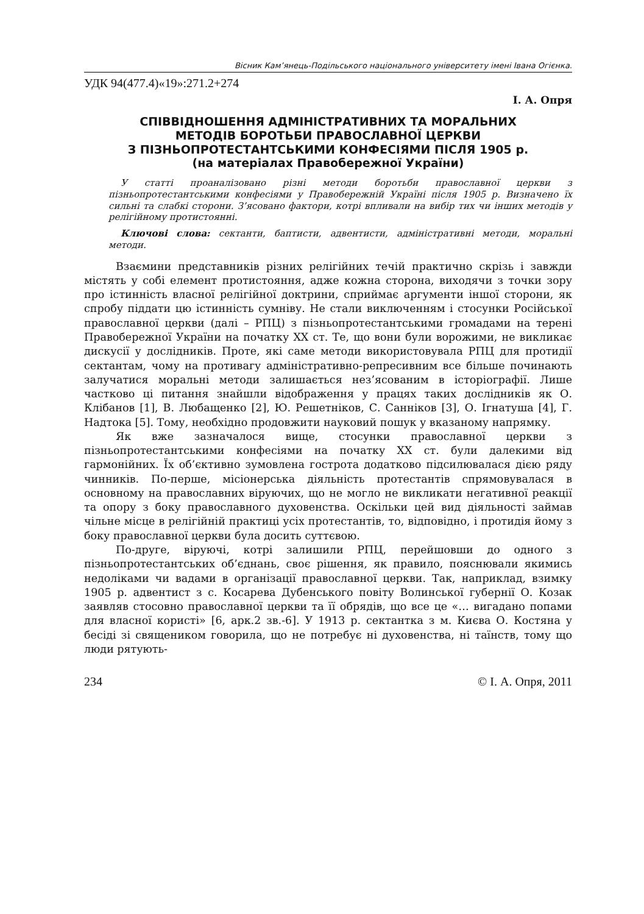Вісник Кам’янець-Подільського національного університету імені Івана Огієнка.
УДК 94(477.4)«19»:271.2+274
І. А. Опря
СПІВВІДНОШЕННЯ АДМІНІСТРАТИВНИХ ТА МОРАЛЬНИХ
МЕТОДІВ БОРОТЬБИ ПРАВОСЛАВНОЇ ЦЕРКВИ
З ПІЗНЬОПРОТЕСТАНТСЬКИМИ КОНФЕСІЯМИ ПІСЛЯ 1905 р.
(на матеріалах Правобережної України)
У статті проаналізовано різні методи боротьби православної церкви з пізньопротестантськими конфесіями у Правобережній Україні після 1905 р. Визначено їх сильні та слабкі сторони. З’ясовано фактори, котрі впливали на вибір тих чи інших методів у релігійному протистоянні.
Ключові слова: сектанти, баптисти, адвентисти, адміністративні методи, моральні методи.
Взаємини представників різних релігійних течій практично скрізь і завжди містять у собі елемент протистояння, адже кожна сторона, виходячи з точки зору про істинність власної релігійної доктрини, сприймає аргументи іншої сторони, як спробу піддати цю істинність сумніву. Не стали виключенням і стосунки Російської православної церкви (далі – РПЦ) з пізньопротестантськими громадами на терені Правобережної України на початку ХХ ст. Те, що вони були ворожими, не викликає дискусії у дослідників. Проте, які саме методи використовувала РПЦ для протидії сектантам, чому на противагу адміністративно-репресивним все більше починають залучатися моральні методи залишається нез’ясованим в історіографії. Лише частково ці питання знайшли відображення у працях таких дослідників як О. Клібанов [1], В. Любащенко [2], Ю. Решетніков, С. Санніков [3], О. Ігнатуша [4], Г. Надтока [5]. Тому, необхідно продовжити науковий пошук у вказаному напрямку.
Як вже зазначалося вище, стосунки православної церкви з пізньопротестантськими конфесіями на початку ХХ ст. були далекими від гармонійних. Їх об’єктивно зумовлена гострота додатково підсилювалася дією ряду чинників. По-перше, місіонерська діяльність протестантів спрямовувалася в основному на православних віруючих, що не могло не викликати негативної реакції та опору з боку православного духовенства. Оскільки цей вид діяльності займав чільне місце в релігійній практиці усіх протестантів, то, відповідно, і протидія йому з боку православної церкви була досить суттєвою.
По-друге, віруючі, котрі залишили РПЦ, перейшовши до одного з пізньопротестантських об’єднань, своє рішення, як правило, пояснювали якимись недоліками чи вадами в організації православної церкви. Так, наприклад, взимку 1905 р. адвентист з с. Косарева Дубенського повіту Волинської губернії О. Козак заявляв стосовно православної церкви та її обрядів, що все це «… вигадано попами для власної користі» [6, арк.2 зв.-6]. У 1913 р. сектантка з м. Києва О. Костяна у бесіді зі священиком говорила, що не потребує ні духовенства, ні таїнств, тому що люди рятують-
234 © І. А. Опря, 2011